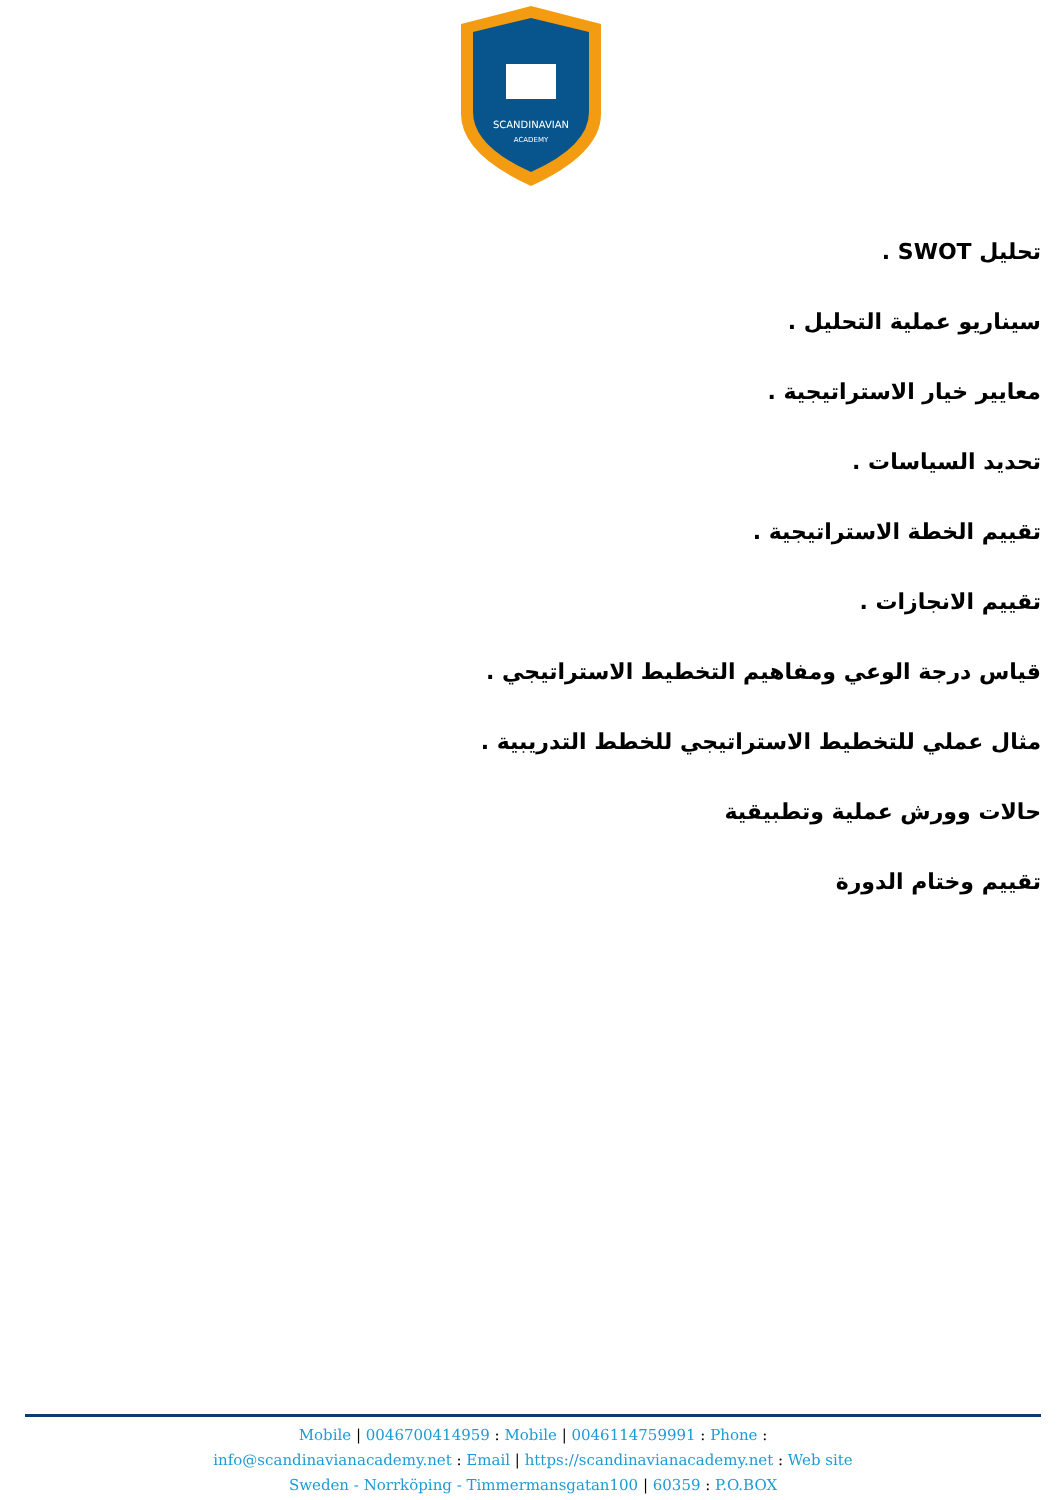SCANDINAVIAN
ACADEMY
تحليل SWOT .
سيناريو عملية التحليل .
معايير خيار الاستراتيجية .
تحديد السياسات .
تقييم الخطة الاستراتيجية .
تقييم الانجازات .
قياس درجة الوعي ومفاهيم التخطيط الاستراتيجي .
مثال عملي للتخطيط الاستراتيجي للخطط التدريبية .
حالات وورش عملية وتطبيقية
تقييم وختام الدورة
Mobile | 0046700414959 : Mobile | 0046114759991 : Phone :
info@scandinavianacademy.net : Email | https://scandinavianacademy.net : Web site
Sweden - Norrköping - Timmermansgatan100 | 60359 : P.O.BOX